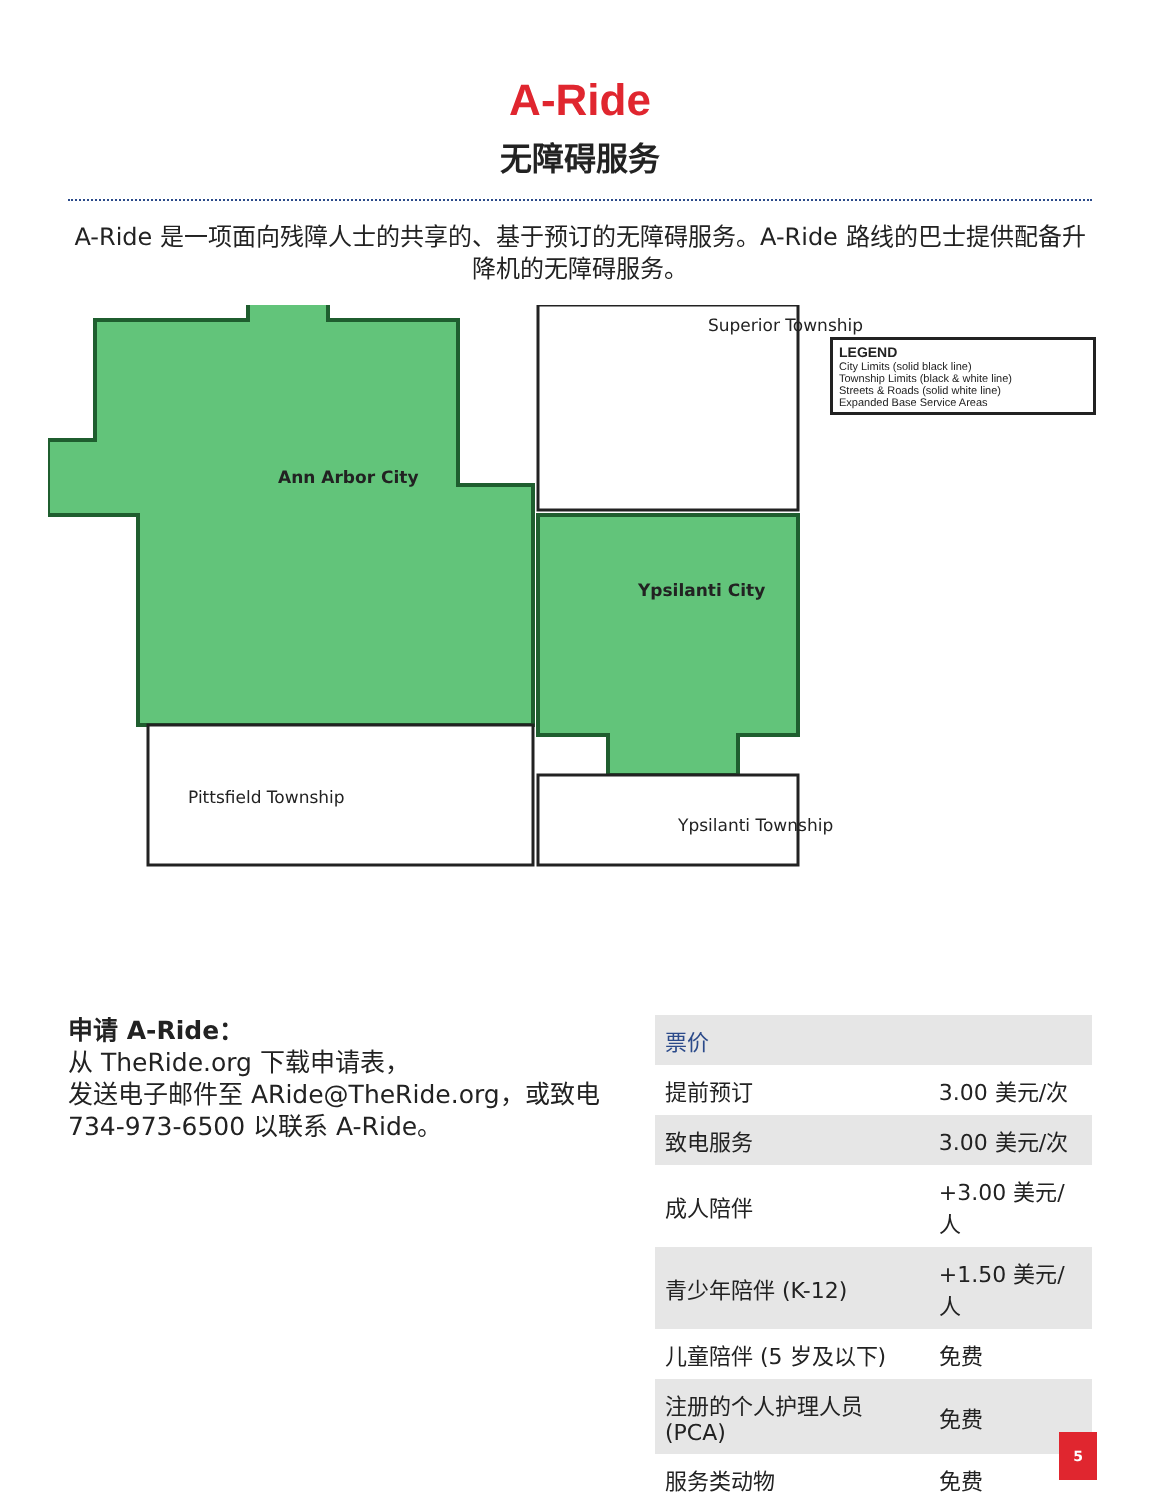A-Ride
无障碍服务
A-Ride 是一项面向残障人士的共享的、基于预订的无障碍服务。A-Ride 路线的巴士提供配备升降机的无障碍服务。
Ann Arbor City
Ypsilanti City
Pittsfield Township
Superior Township
Ypsilanti Township
LEGEND
City Limits (solid black line)
Township Limits (black & white line)
Streets & Roads (solid white line)
Expanded Base Service Areas
申请 A-Ride：
从 TheRide.org 下载申请表，
发送电子邮件至 ARide@TheRide.org，或致电 734-973-6500 以联系 A-Ride。
| 票价 | |
| --- | --- |
| 提前预订 | 3.00 美元/次 |
| 致电服务 | 3.00 美元/次 |
| 成人陪伴 | +3.00 美元/人 |
| 青少年陪伴 (K-12) | +1.50 美元/人 |
| 儿童陪伴 (5 岁及以下) | 免费 |
| 注册的个人护理人员 (PCA) | 免费 |
| 服务类动物 | 免费 |
5